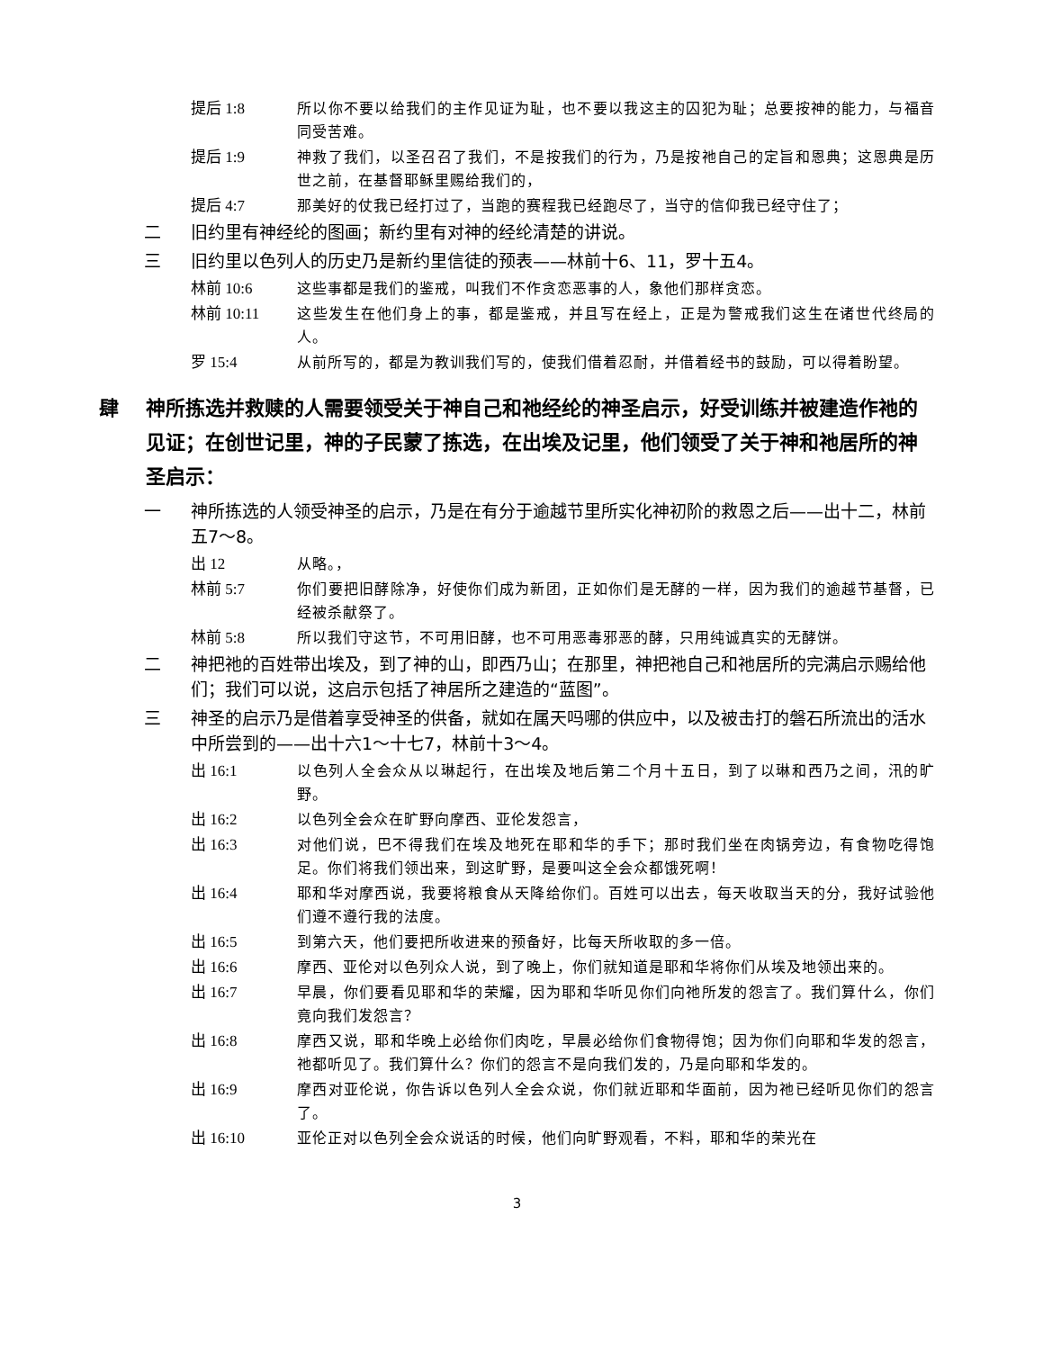提后 1:8 所以你不要以给我们的主作见证为耻，也不要以我这主的囚犯为耻；总要按神的能力，与福音同受苦难。
提后 1:9 神救了我们，以圣召召了我们，不是按我们的行为，乃是按祂自己的定旨和恩典；这恩典是历世之前，在基督耶稣里赐给我们的，
提后 4:7 那美好的仗我已经打过了，当跑的赛程我已经跑尽了，当守的信仰我已经守住了；
二 旧约里有神经纶的图画；新约里有对神的经纶清楚的讲说。
三 旧约里以色列人的历史乃是新约里信徒的预表——林前十6、11，罗十五4。
林前 10:6 这些事都是我们的鉴戒，叫我们不作贪恋恶事的人，象他们那样贪恋。
林前 10:11 这些发生在他们身上的事，都是鉴戒，并且写在经上，正是为警戒我们这生在诸世代终局的人。
罗 15:4 从前所写的，都是为教训我们写的，使我们借着忍耐，并借着经书的鼓励，可以得着盼望。
肆 神所拣选并救赎的人需要领受关于神自己和祂经纶的神圣启示，好受训练并被建造作祂的见证；在创世记里，神的子民蒙了拣选，在出埃及记里，他们领受了关于神和祂居所的神圣启示：
一 神所拣选的人领受神圣的启示，乃是在有分于逾越节里所实化神初阶的救恩之后——出十二，林前五7～8。
出 12 从略。，
林前 5:7 你们要把旧酵除净，好使你们成为新团，正如你们是无酵的一样，因为我们的逾越节基督，已经被杀献祭了。
林前 5:8 所以我们守这节，不可用旧酵，也不可用恶毒邪恶的酵，只用纯诚真实的无酵饼。
二 神把祂的百姓带出埃及，到了神的山，即西乃山；在那里，神把祂自己和祂居所的完满启示赐给他们；我们可以说，这启示包括了神居所之建造的“蓝图”。
三 神圣的启示乃是借着享受神圣的供备，就如在属天吗哪的供应中，以及被击打的磐石所流出的活水中所尝到的——出十六1～十七7，林前十3～4。
出 16:1 以色列人全会众从以琳起行，在出埃及地后第二个月十五日，到了以琳和西乃之间，汛的旷野。
出 16:2 以色列全会众在旷野向摩西、亚伦发怨言，
出 16:3 对他们说，巴不得我们在埃及地死在耶和华的手下；那时我们坐在肉锅旁边，有食物吃得饱足。你们将我们领出来，到这旷野，是要叫这全会众都饿死啊！
出 16:4 耶和华对摩西说，我要将粮食从天降给你们。百姓可以出去，每天收取当天的分，我好试验他们遵不遵行我的法度。
出 16:5 到第六天，他们要把所收进来的预备好，比每天所收取的多一倍。
出 16:6 摩西、亚伦对以色列众人说，到了晚上，你们就知道是耶和华将你们从埃及地领出来的。
出 16:7 早晨，你们要看见耶和华的荣耀，因为耶和华听见你们向祂所发的怨言了。我们算什么，你们竟向我们发怨言？
出 16:8 摩西又说，耶和华晚上必给你们肉吃，早晨必给你们食物得饱；因为你们向耶和华发的怨言，祂都听见了。我们算什么？你们的怨言不是向我们发的，乃是向耶和华发的。
出 16:9 摩西对亚伦说，你告诉以色列人全会众说，你们就近耶和华面前，因为祂已经听见你们的怨言了。
出 16:10 亚伦正对以色列全会众说话的时候，他们向旷野观看，不料，耶和华的荣光在
3